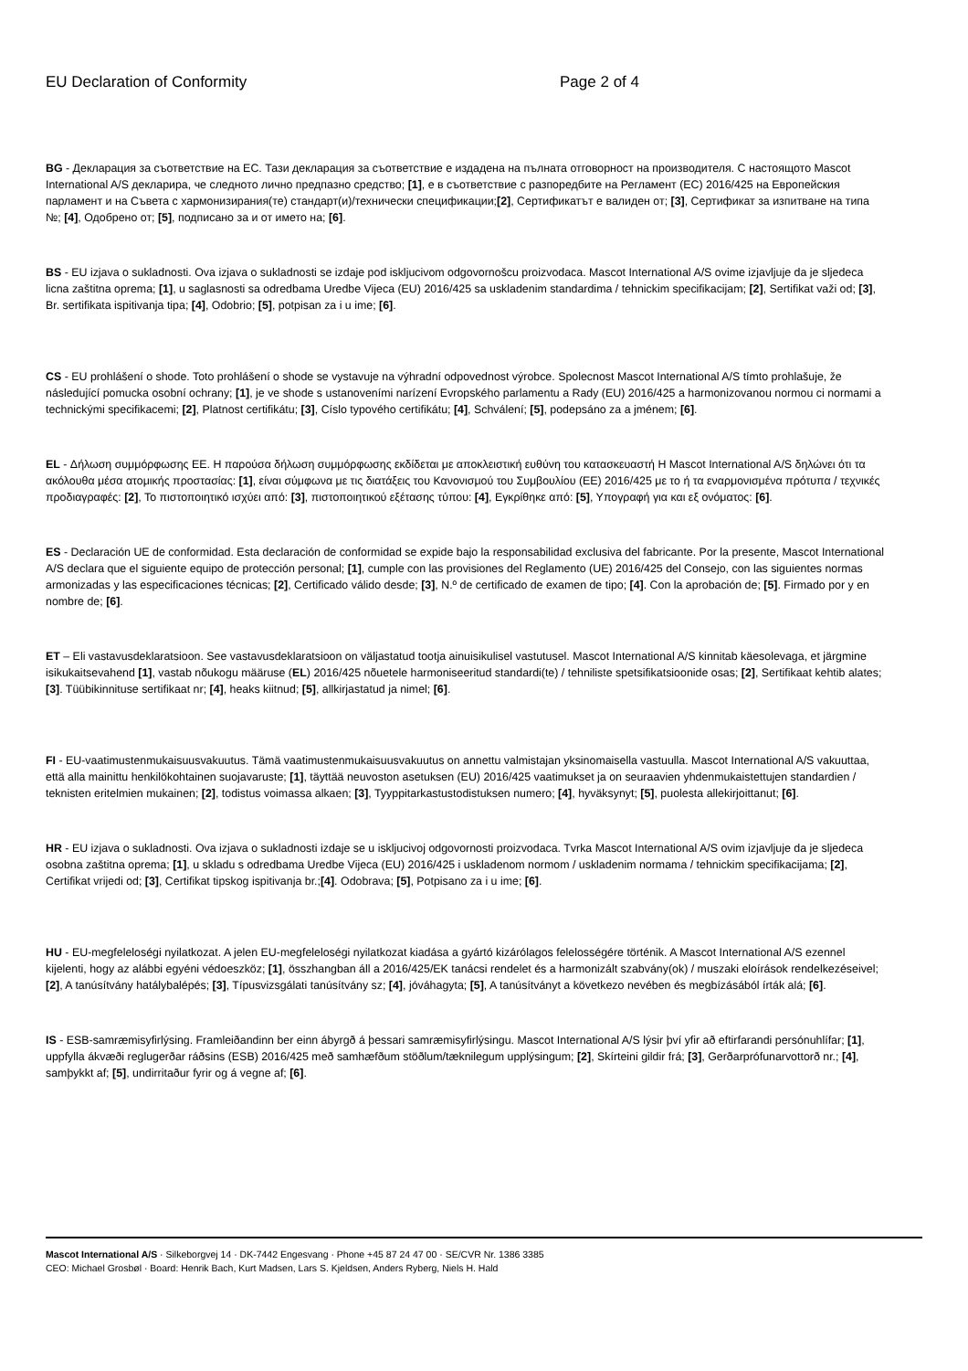EU Declaration of Conformity Page 2 of 4
BG - Декларация за съответствие на ЕС. Тази декларация за съответствие е издадена на пълната отговорност на производителя. С настоящото Mascot International A/S декларира, че следното лично предпазно средство; [1], е в съответствие с разпоредбите на Регламент (ЕС) 2016/425 на Европейския парламент и на Съвета с хармонизирания(те) стандарт(и)/технически спецификации;[2], Сертификатът е валиден от; [3], Сертификат за изпитване на типа №; [4], Одобрено от; [5], подписано за и от името на; [6].
BS - EU izjava o sukladnosti. Ova izjava o sukladnosti se izdaje pod iskljucivom odgovornošcu proizvodaca. Mascot International A/S ovime izjavljuje da je sljedeca licna zaštitna oprema; [1], u saglasnosti sa odredbama Uredbe Vijeca (EU) 2016/425 sa uskladenim standardima / tehnickim specifikacijam; [2], Sertifikat važi od; [3], Br. sertifikata ispitivanja tipa; [4], Odobrio; [5], potpisan za i u ime; [6].
CS - EU prohlášení o shode. Toto prohlášení o shode se vystavuje na výhradní odpovednost výrobce. Spolecnost Mascot International A/S tímto prohlašuje, že následující pomucka osobní ochrany; [1], je ve shode s ustanoveními narízení Evropského parlamentu a Rady (EU) 2016/425 a harmonizovanou normou ci normami a technickými specifikacemi; [2], Platnost certifikátu; [3], Císlo typového certifikátu; [4], Schválení; [5], podepsáno za a jménem; [6].
EL - Δήλωση συμμόρφωσης ΕΕ. Η παρούσα δήλωση συμμόρφωσης εκδίδεται με αποκλειστική ευθύνη του κατασκευαστή Η Mascot International A/S δηλώνει ότι τα ακόλουθα μέσα ατομικής προστασίας: [1], είναι σύμφωνα με τις διατάξεις του Κανονισμού του Συμβουλίου (ΕΕ) 2016/425 με το ή τα εναρμονισμένα πρότυπα / τεχνικές προδιαγραφές: [2], Το πιστοποιητικό ισχύει από: [3], πιστοποιητικού εξέτασης τύπου: [4], Εγκρίθηκε από: [5], Υπογραφή για και εξ ονόματος: [6].
ES - Declaración UE de conformidad. Esta declaración de conformidad se expide bajo la responsabilidad exclusiva del fabricante. Por la presente, Mascot International A/S declara que el siguiente equipo de protección personal; [1], cumple con las provisiones del Reglamento (UE) 2016/425 del Consejo, con las siguientes normas armonizadas y las especificaciones técnicas; [2], Certificado válido desde; [3], N.º de certificado de examen de tipo; [4]. Con la aprobación de; [5]. Firmado por y en nombre de; [6].
ET – Eli vastavusdeklaratsioon. See vastavusdeklaratsioon on väljastatud tootja ainuisikulisel vastutusel. Mascot International A/S kinnitab käesolevaga, et järgmine isikukaitsevahend [1], vastab nõukogu määruse (EL) 2016/425 nõuetele harmoniseeritud standardi(te) / tehniliste spetsifikatsioonide osas; [2], Sertifikaat kehtib alates; [3]. Tüübikinnituse sertifikaat nr; [4], heaks kiitnud; [5], allkirjastatud ja nimel; [6].
FI - EU-vaatimustenmukaisuusvakuutus. Tämä vaatimustenmukaisuusvakuutus on annettu valmistajan yksinomaisella vastuulla. Mascot International A/S vakuuttaa, että alla mainittu henkilökohtainen suojavaruste; [1], täyttää neuvoston asetuksen (EU) 2016/425 vaatimukset ja on seuraavien yhdenmukaistettujen standardien / teknisten eritelmien mukainen; [2], todistus voimassa alkaen; [3], Tyyppitarkastustodistuksen numero; [4], hyväksynyt; [5], puolesta allekirjoittanut; [6].
HR - EU izjava o sukladnosti. Ova izjava o sukladnosti izdaje se u iskljucivoj odgovornosti proizvodaca. Tvrka Mascot International A/S ovim izjavljuje da je sljedeca osobna zaštitna oprema; [1], u skladu s odredbama Uredbe Vijeca (EU) 2016/425 i uskladenom normom / uskladenim normama / tehnickim specifikacijama; [2], Certifikat vrijedi od; [3], Certifikat tipskog ispitivanja br.;[4]. Odobrava; [5], Potpisano za i u ime; [6].
HU - EU-megfeleloségi nyilatkozat. A jelen EU-megfeleloségi nyilatkozat kiadása a gyártó kizárólagos felelosségére történik. A Mascot International A/S ezennel kijelenti, hogy az alábbi egyéni védoeszköz; [1], összhangban áll a 2016/425/EK tanácsi rendelet és a harmonizált szabvány(ok) / muszaki eloírások rendelkezéseivel; [2], A tanúsítvány hatálybalépés; [3], Típusvizsgálati tanúsítvány sz; [4], jóváhagyta; [5], A tanúsítványt a következo nevében és megbízásából írták alá; [6].
IS - ESB-samræmisyfirlýsing. Framleiðandinn ber einn ábyrgð á þessari samræmisyfirlýsingu. Mascot International A/S lýsir því yfir að eftirfarandi persónuhlífar; [1], uppfylla ákvæði reglugerðar ráðsins (ESB) 2016/425 með samhæfðum stöðlum/tæknilegum upplýsingum; [2], Skírteini gildir frá; [3], Gerðarprófunarvottorð nr.; [4], samþykkt af; [5], undirritaður fyrir og á vegne af; [6].
Mascot International A/S · Silkeborgvej 14 · DK-7442 Engesvang · Phone +45 87 24 47 00 · SE/CVR Nr. 1386 3385
CEO: Michael Grosbøl · Board: Henrik Bach, Kurt Madsen, Lars S. Kjeldsen, Anders Ryberg, Niels H. Hald